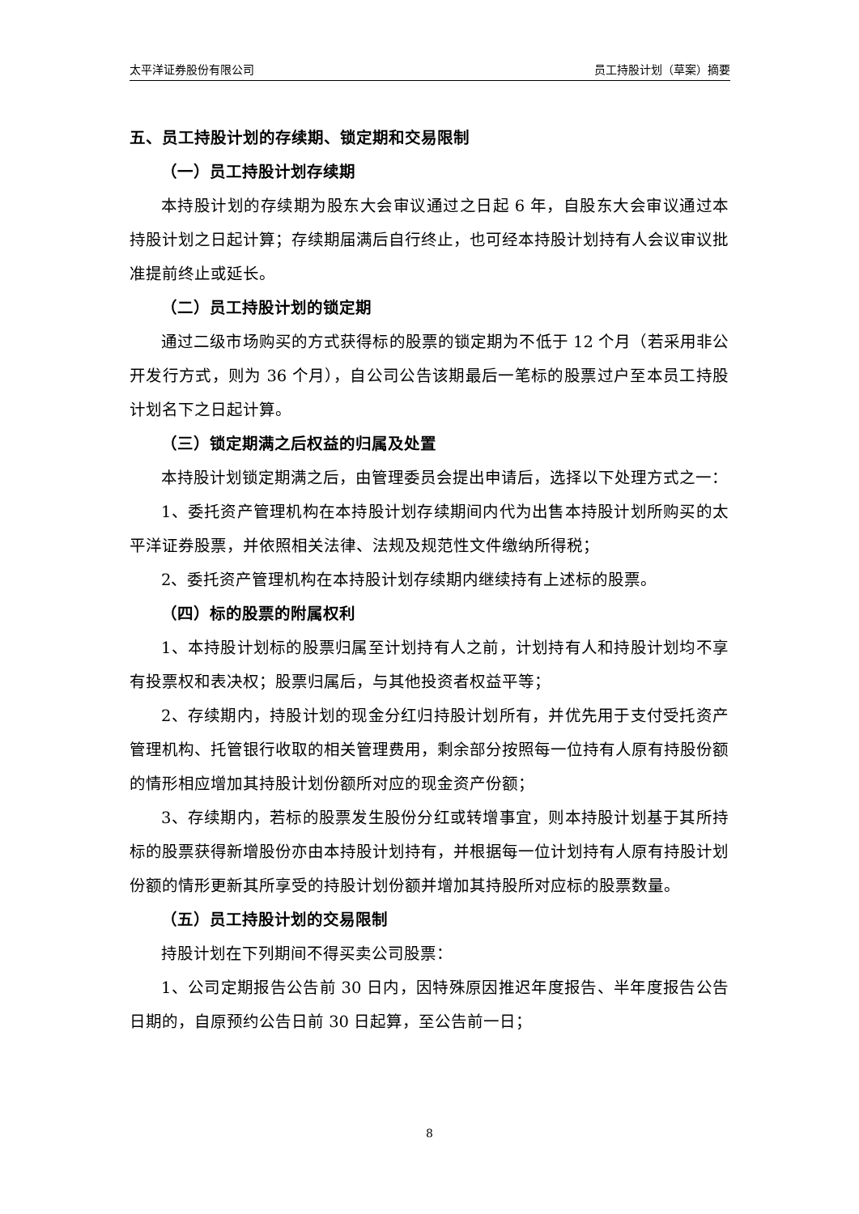太平洋证券股份有限公司 员工持股计划（草案）摘要
五、员工持股计划的存续期、锁定期和交易限制
（一）员工持股计划存续期
本持股计划的存续期为股东大会审议通过之日起 6 年，自股东大会审议通过本持股计划之日起计算；存续期届满后自行终止，也可经本持股计划持有人会议审议批准提前终止或延长。
（二）员工持股计划的锁定期
通过二级市场购买的方式获得标的股票的锁定期为不低于 12 个月（若采用非公开发行方式，则为 36 个月），自公司公告该期最后一笔标的股票过户至本员工持股计划名下之日起计算。
（三）锁定期满之后权益的归属及处置
本持股计划锁定期满之后，由管理委员会提出申请后，选择以下处理方式之一：
1、委托资产管理机构在本持股计划存续期间内代为出售本持股计划所购买的太平洋证券股票，并依照相关法律、法规及规范性文件缴纳所得税；
2、委托资产管理机构在本持股计划存续期内继续持有上述标的股票。
（四）标的股票的附属权利
1、本持股计划标的股票归属至计划持有人之前，计划持有人和持股计划均不享有投票权和表决权；股票归属后，与其他投资者权益平等；
2、存续期内，持股计划的现金分红归持股计划所有，并优先用于支付受托资产管理机构、托管银行收取的相关管理费用，剩余部分按照每一位持有人原有持股份额的情形相应增加其持股计划份额所对应的现金资产份额；
3、存续期内，若标的股票发生股份分红或转增事宜，则本持股计划基于其所持标的股票获得新增股份亦由本持股计划持有，并根据每一位计划持有人原有持股计划份额的情形更新其所享受的持股计划份额并增加其持股所对应标的股票数量。
（五）员工持股计划的交易限制
持股计划在下列期间不得买卖公司股票：
1、公司定期报告公告前 30 日内，因特殊原因推迟年度报告、半年度报告公告日期的，自原预约公告日前 30 日起算，至公告前一日；
8